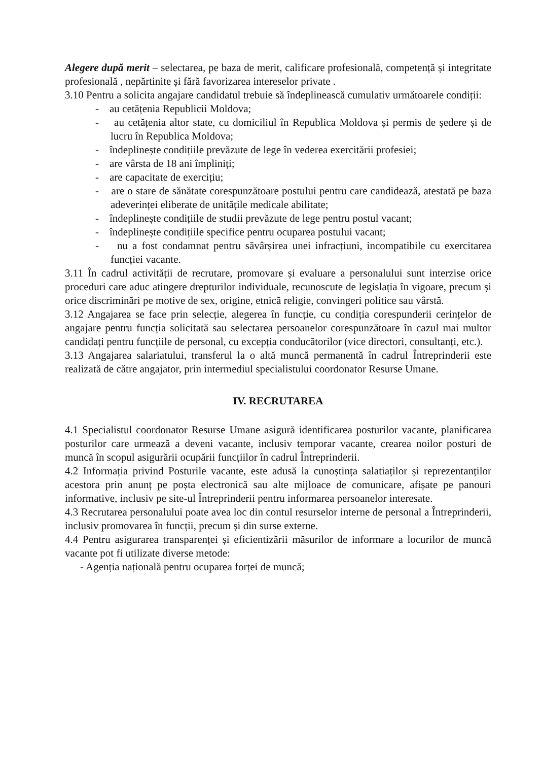Alegere după merit – selectarea, pe baza de merit, calificare profesională, competență și integritate profesională , nepărtinite și fără favorizarea intereselor private .
3.10 Pentru a solicita angajare candidatul trebuie să îndeplinească cumulativ următoarele condiții:
- au cetățenia Republicii Moldova;
- au cetățenia altor state, cu domiciliul în Republica Moldova și permis de ședere și de lucru în Republica Moldova;
- îndeplinește condițiile prevăzute de lege în vederea exercitării profesiei;
- are vârsta de 18 ani împliniți;
- are capacitate de exercițiu;
- are o stare de sănătate corespunzătoare postului pentru care candidează, atestată pe baza adeverinței eliberate de unitățile medicale abilitate;
- îndeplinește condițiile de studii prevăzute de lege pentru postul vacant;
- îndeplinește condițiile specifice pentru ocuparea postului vacant;
- nu a fost condamnat pentru săvârșirea unei infracțiuni, incompatibile cu exercitarea funcției vacante.
3.11 În cadrul activității de recrutare, promovare și evaluare a personalului sunt interzise orice proceduri care aduc atingere drepturilor individuale, recunoscute de legislația în vigoare, precum și orice discriminări pe motive de sex, origine, etnică religie, convingeri politice sau vârstă.
3.12 Angajarea se face prin selecție, alegerea în funcție, cu condiția corespunderii cerințelor de angajare pentru funcția solicitată sau selectarea persoanelor corespunzătoare în cazul mai multor candidați pentru funcțiile de personal, cu excepția conducătorilor (vice directori, consultanți, etc.).
3.13 Angajarea salariatului, transferul la o altă muncă permanentă în cadrul Întreprinderii este realizată de către angajator, prin intermediul specialistului coordonator Resurse Umane.
IV. RECRUTAREA
4.1 Specialistul coordonator Resurse Umane asigură identificarea posturilor vacante, planificarea posturilor care urmează a deveni vacante, inclusiv temporar vacante, crearea noilor posturi de muncă în scopul asigurării ocupării funcțiilor în cadrul Întreprinderii.
4.2 Informația privind Posturile vacante, este adusă la cunoștința salatiaților și reprezentanților acestora prin anunț pe poșta electronică sau alte mijloace de comunicare, afișate pe panouri informative, inclusiv pe site-ul Întreprinderii pentru informarea persoanelor interesate.
4.3 Recrutarea personalului poate avea loc din contul resurselor interne de personal a Întreprinderii, inclusiv promovarea în funcții, precum și din surse externe.
4.4 Pentru asigurarea transparenței și eficientizării măsurilor de informare a locurilor de muncă vacante pot fi utilizate diverse metode:
- Agenția națională pentru ocuparea forței de muncă;